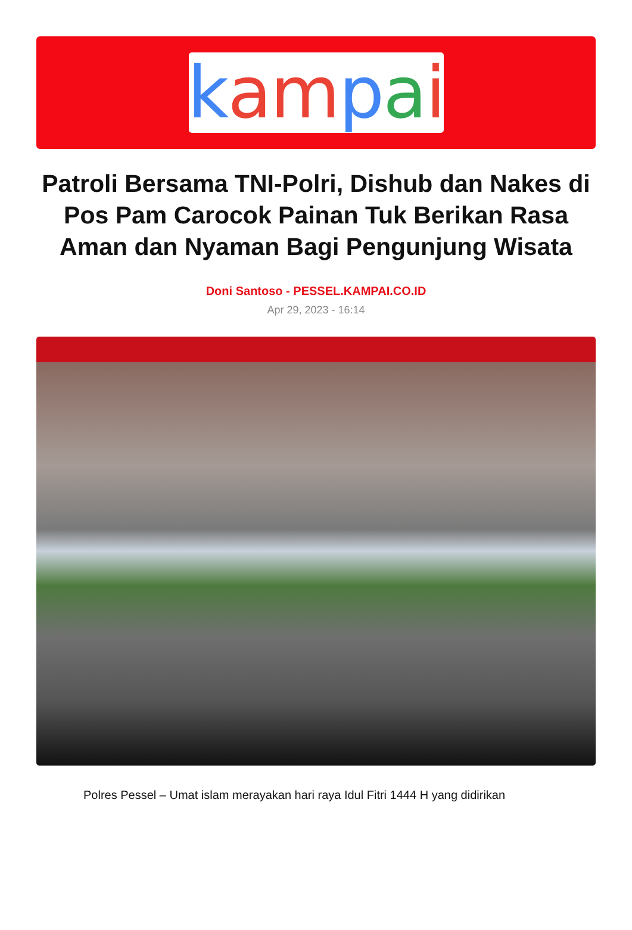kam pai
Patroli Bersama TNI-Polri, Dishub dan Nakes di Pos Pam Carocok Painan Tuk Berikan Rasa Aman dan Nyaman Bagi Pengunjung Wisata
Doni Santoso - PESSEL.KAMPAI.CO.ID
Apr 29, 2023 - 16:14
Polres Pessel – Umat islam merayakan hari raya Idul Fitri 1444 H yang didirikan